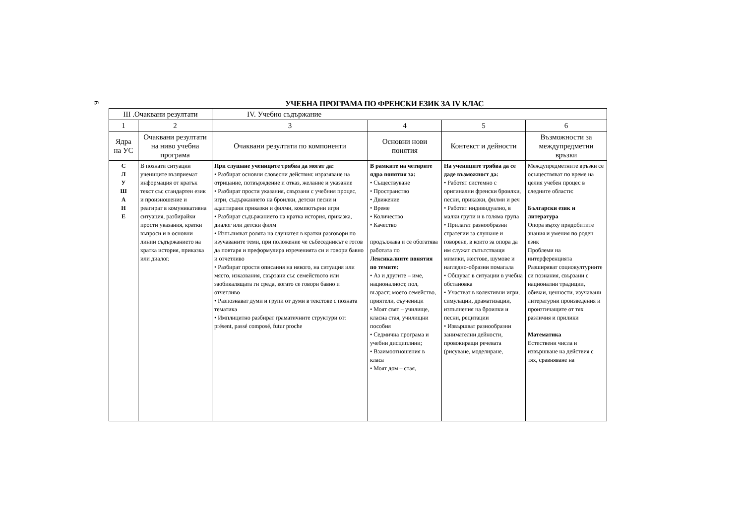6
УЧЕБНА ПРОГРАМА ПО ФРЕНСКИ ЕЗИК ЗА IV КЛАС
| III .Очаквани резултати | | IV. Учебно съдържание | | | |
| --- | --- | --- | --- | --- | --- |
| 1 | 2 | 3 | 4 | 5 | 6 |
| Ядра на УС | Очаквани резултати на ниво учебна програма | Очаквани резултати по компоненти | Основни нови понятия | Контекст и дейности | Възможности за междупредметни връзки |
| С Л У Ш А Н Е | В познати ситуации учениците възприемат информация от кратък текст със стандартен език и произношение и реагират в комуникативна ситуация, разбирайки прости указания, кратки въпроси и в основни линии съдържанието на кратка история, приказка или диалог. | При слушане учениците трябва да могат да: • Разбират основни словесни действия: изразяване на отрицание, потвърждение и отказ, желание и указание • Разбират прости указания, свързани с учебния процес, игри, съдържанието на броилки, детски песни и адаптирани приказки и филми, компютърни игри • Разбират съдържанието на кратка история, приказка, диалог или детски филм • Изпълняват ролята на слушател в кратки разговори по изучаваните теми, при положение че събеседникът е готов да повтаря и преформулира изреченията си и говори бавно и отчетливо • Разбират прости описания на някого, на ситуация или място, изказвания, свързани със семейството или заобикалящата ги среда, когато се говори бавно и отчетливо • Разпознават думи и групи от думи в текстове с позната тематика • Имплицитно разбират граматичните структури от: présent, passé composé, futur proche | В рамките на четирите ядра понятия за: • Съществуване • Пространство • Движение • Време • Количество • Качество продължава и се обогатява работата по Лексикалните понятия по темите: • Аз и другите – име, националност, пол, възраст; моето семейство, приятели, съученици • Моят свят – училище, класна стая, училищни пособия • Седмична програма и учебни дисциплини; • Взаимоотношения в класа • Моят дом – стая, | На учениците трябва да се даде възможност да: • Работят системно с оригинални френски броилки, песни, приказки, филми и реч • Работят индивидуално, в малки групи и в голяма група • Прилагат разнообразни стратегии за слушане и говорене, в които за опора да им служат съпътстващи мимики, жестове, шумове и нагледно-образни помагала • Общуват в ситуации в учебна обстановка • Участват в колективни игри, симулации, драматизации, изпълнения на броилки и песни, рецитации • Извършват разнообразни занимателни дейности, провокиращи речевата (рисуване, моделиране, | Междупредметните връзки се осъществяват по време на целия учебен процес в следните области: Български език и литература Опора върху придобитите знания и умения по роден език Проблеми на интерференцията Разширяват социокултурните си познания, свързани с национални традиции, обичаи, ценности, изучавани литературни произведения и произтичащите от тях различия и прилики Математика Естествени числа и извършване на действия с тях, сравняване на |